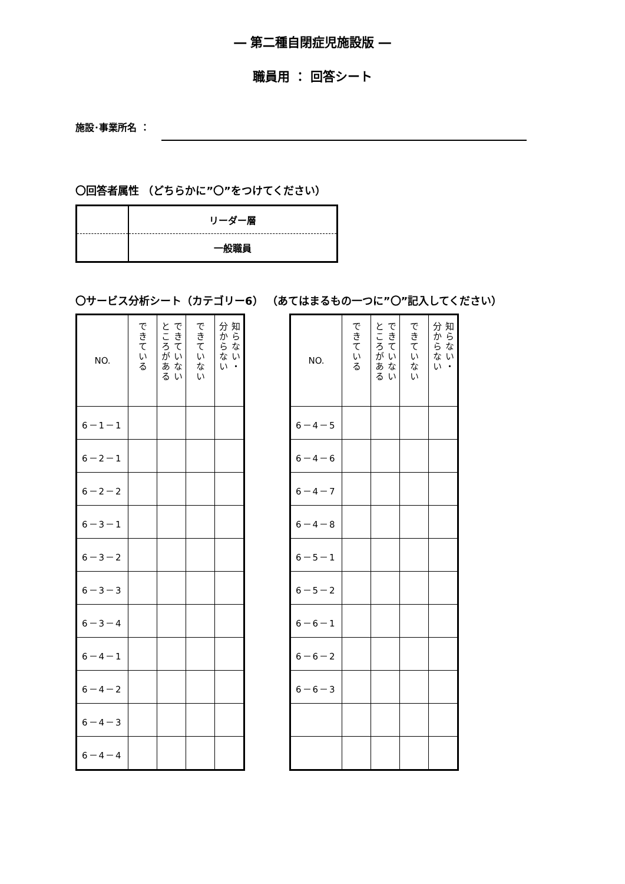― 第二種自閉症児施設版 ―
職員用 ： 回答シート
施設･事業所名 ：
〇回答者属性 （どちらかに”〇”をつけてください）
| | リーダー層 |
| | 一般職員 |
〇サービス分析シート（カテゴリー6） （あてはまるもの一つに”〇”記入してください）
| NO. | できている | できていない ところがある | できていない | 知らない・ 分からない |
| --- | --- | --- | --- | --- |
| 6－1－1 | | | | |
| 6－2－1 | | | | |
| 6－2－2 | | | | |
| 6－3－1 | | | | |
| 6－3－2 | | | | |
| 6－3－3 | | | | |
| 6－3－4 | | | | |
| 6－4－1 | | | | |
| 6－4－2 | | | | |
| 6－4－3 | | | | |
| 6－4－4 | | | | |
| NO. | できている | できていない ところがある | できていない | 知らない・ 分からない |
| --- | --- | --- | --- | --- |
| 6－4－5 | | | | |
| 6－4－6 | | | | |
| 6－4－7 | | | | |
| 6－4－8 | | | | |
| 6－5－1 | | | | |
| 6－5－2 | | | | |
| 6－6－1 | | | | |
| 6－6－2 | | | | |
| 6－6－3 | | | | |